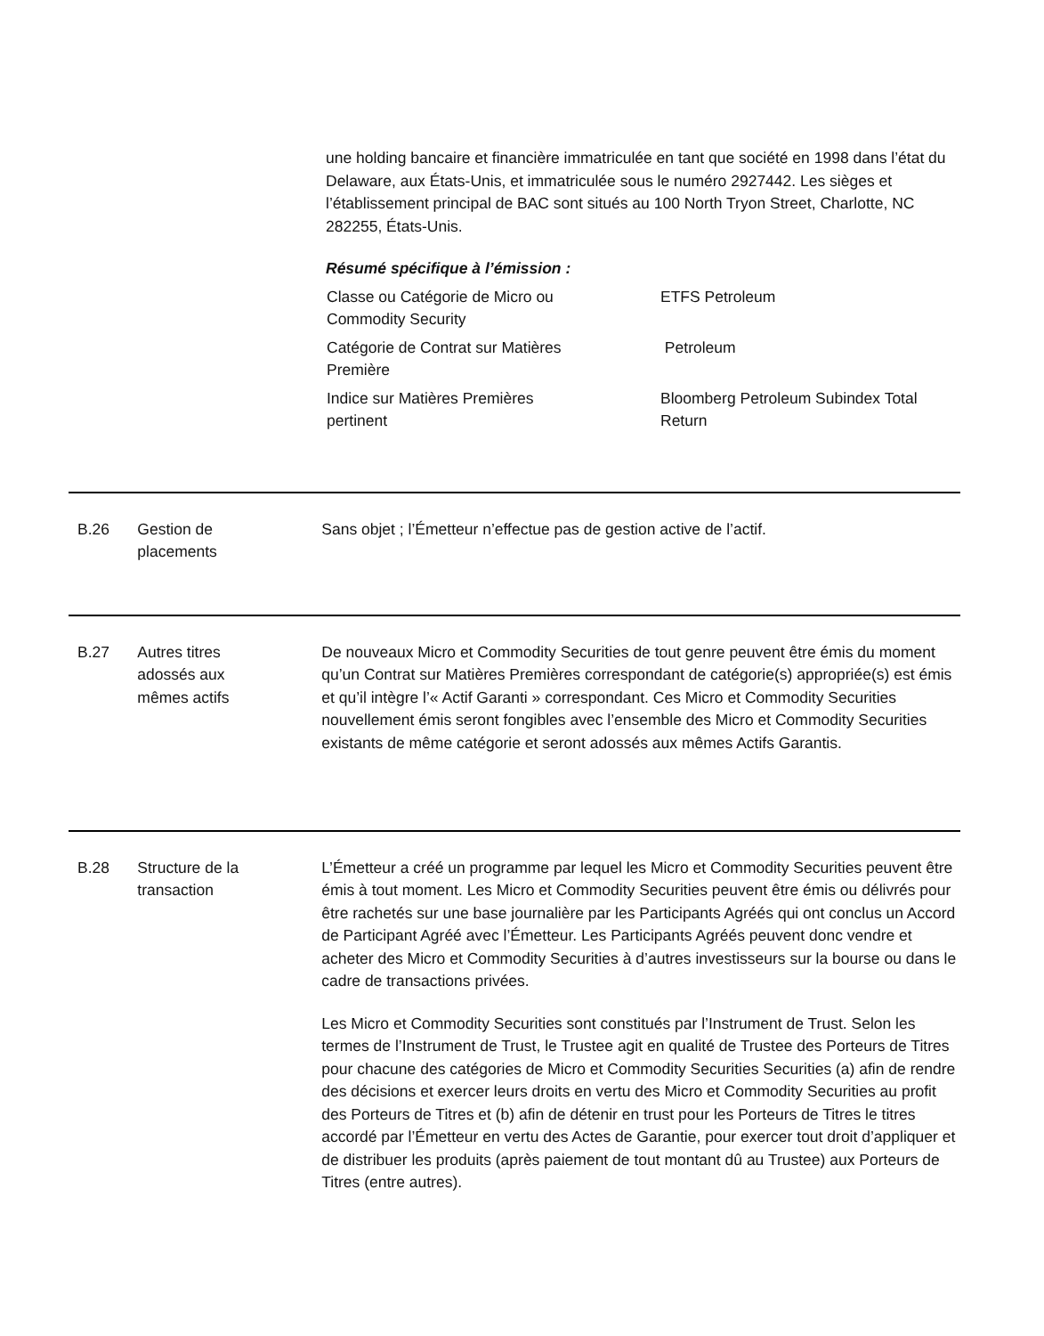une holding bancaire et financière immatriculée en tant que société en 1998 dans l’état du Delaware, aux États-Unis, et immatriculée sous le numéro 2927442. Les sièges et l’établissement principal de BAC sont situés au 100 North Tryon Street, Charlotte, NC 282255, États-Unis.
Résumé spécifique à l’émission :
| Classe ou Catégorie de Micro ou Commodity Security | ETFS Petroleum |
| Catégorie de Contrat sur Matières Première | Petroleum |
| Indice sur Matières Premières pertinent | Bloomberg Petroleum Subindex Total Return |
B.26 Gestion de
placements
Sans objet ; l’Émetteur n’effectue pas de gestion active de l’actif.
B.27 Autres titres
adossés aux
mêmes actifs
De nouveaux Micro et Commodity Securities de tout genre peuvent être émis du moment qu’un Contrat sur Matières Premières correspondant de catégorie(s) appropriée(s) est émis et qu’il intègre l’« Actif Garanti » correspondant. Ces Micro et Commodity Securities nouvellement émis seront fongibles avec l’ensemble des Micro et Commodity Securities existants de même catégorie et seront adossés aux mêmes Actifs Garantis.
B.28 Structure de la
transaction
L’Émetteur a créé un programme par lequel les Micro et Commodity Securities peuvent être émis à tout moment. Les Micro et Commodity Securities peuvent être émis ou délivrés pour être rachetés sur une base journalière par les Participants Agréés qui ont conclus un Accord de Participant Agréé avec l’Émetteur. Les Participants Agréés peuvent donc vendre et acheter des Micro et Commodity Securities à d’autres investisseurs sur la bourse ou dans le cadre de transactions privées.
Les Micro et Commodity Securities sont constitués par l’Instrument de Trust. Selon les termes de l’Instrument de Trust, le Trustee agit en qualité de Trustee des Porteurs de Titres pour chacune des catégories de Micro et Commodity Securities Securities (a) afin de rendre des décisions et exercer leurs droits en vertu des Micro et Commodity Securities au profit des Porteurs de Titres et (b) afin de détenir en trust pour les Porteurs de Titres le titres accordé par l’Émetteur en vertu des Actes de Garantie, pour exercer tout droit d’appliquer et de distribuer les produits (après paiement de tout montant dû au Trustee) aux Porteurs de Titres (entre autres).